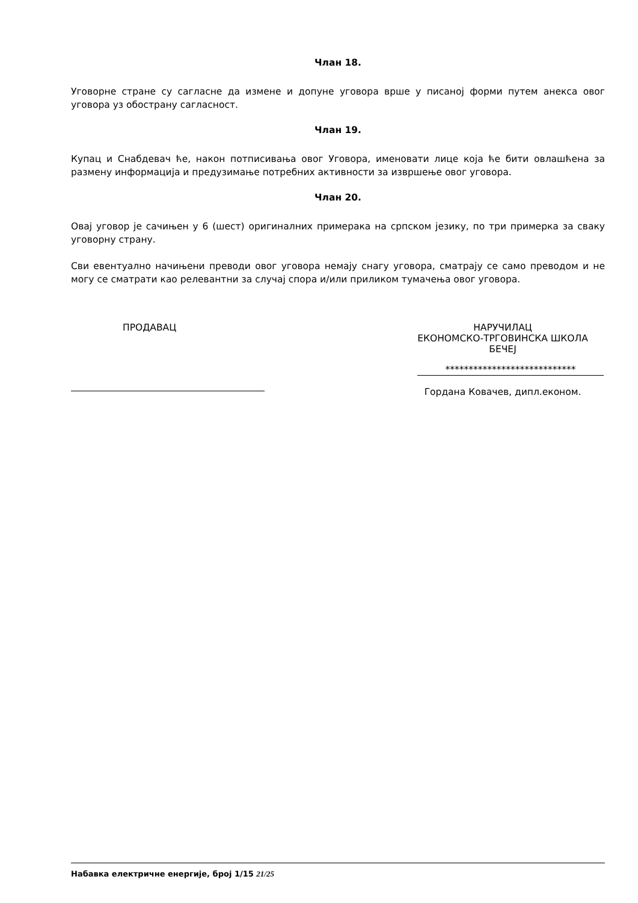Члан 18.
Уговорне стране су сагласне да измене и допуне уговора врше у писаној форми путем анекса овог уговора уз обострану сагласност.
Члан 19.
Купац и Снабдевач ће, након потписивања овог Уговора, именовати лице која ће бити овлашћена за размену информација и предузимање потребних активности за извршење овог уговора.
Члан 20.
Овај уговор је сачињен у 6 (шест) оригиналних примерака на српском језику, по три примерка за сваку уговорну страну.
Сви евентуално начињени преводи овог уговора немају снагу уговора, сматрају се само преводом и не могу се сматрати као релевантни за случај спора и/или приликом тумачења овог уговора.
ПРОДАВАЦ НАРУЧИЛАЦ
ЕКОНОМСКО-ТРГОВИНСКА ШКОЛА
БЕЧЕЈ
****************************
Гордана Ковачев, дипл.економ.
Набавка електричне енергије, број 1/15 21/25